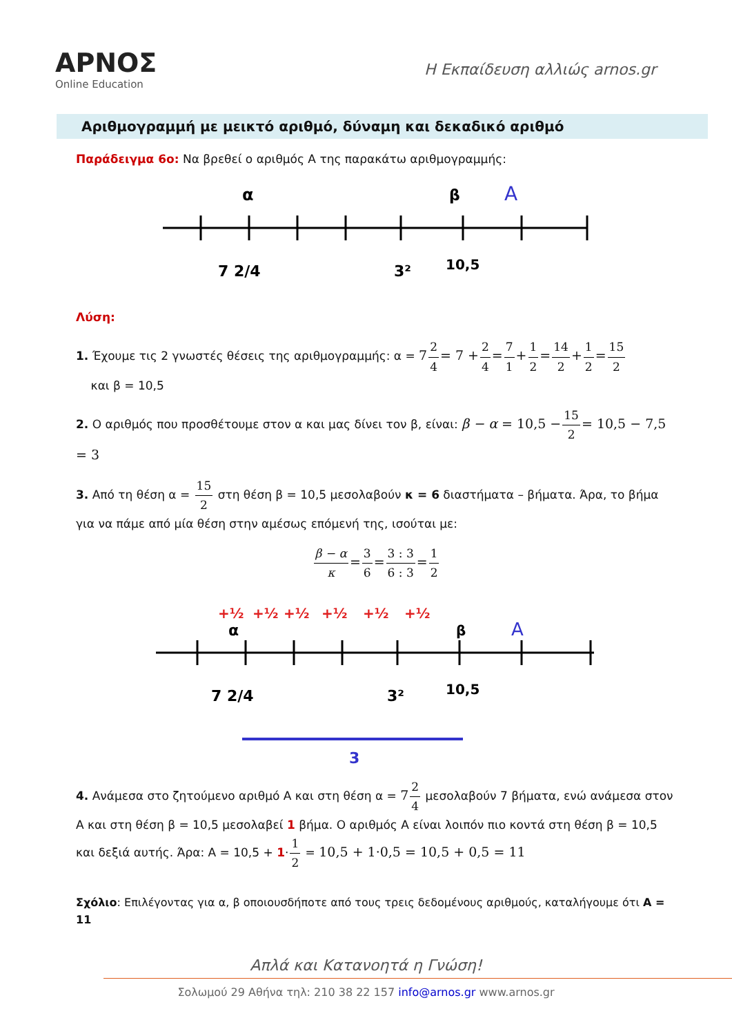ΑΡΝΟΣ
Online Education
Η Εκπαίδευση αλλιώς arnos.gr
Αριθμογραμμή με μεικτό αριθμό, δύναμη και δεκαδικό αριθμό
Παράδειγμα 6ο: Να βρεθεί ο αριθμός Α της παρακάτω αριθμογραμμής:
α
β
Α
7 2/4
3²
10,5
Λύση:
1. Έχουμε τις 2 γνωστές θέσεις της αριθμογραμμής: α = 72 4= 7 +2 4=7 1+1 2=14 2+1 2=15 2
και β = 10,5
2. Ο αριθμός που προσθέτουμε στον α και μας δίνει τον β, είναι: β − α = 10,5 −15 2= 10,5 − 7,5 = 3
3. Από τη θέση α = 15 2 στη θέση β = 10,5 μεσολαβούν κ = 6 διαστήματα – βήματα. Άρα, το βήμα για να πάμε από μία θέση στην αμέσως επόμενή της, ισούται με:
β − α κ=3 6=3 : 3 6 : 3=1 2
+½
+½
+½
+½
+½
+½
α
β
Α
7 2/4
3²
10,5
3
4. Ανάμεσα στο ζητούμενο αριθμό Α και στη θέση α = 72 4 μεσολαβούν 7 βήματα, ενώ ανάμεσα στον Α και στη θέση β = 10,5 μεσολαβεί 1 βήμα. Ο αριθμός Α είναι λοιπόν πιο κοντά στη θέση β = 10,5 και δεξιά αυτής. Άρα: Α = 10,5 + 1·1 2 = 10,5 + 1·0,5 = 10,5 + 0,5 = 11
Σχόλιο: Επιλέγοντας για α, β οποιουσδήποτε από τους τρεις δεδομένους αριθμούς, καταλήγουμε ότι Α = 11
Απλά και Κατανοητά η Γνώση!
Σολωμού 29 Αθήνα τηλ: 210 38 22 157 info@arnos.gr www.arnos.gr